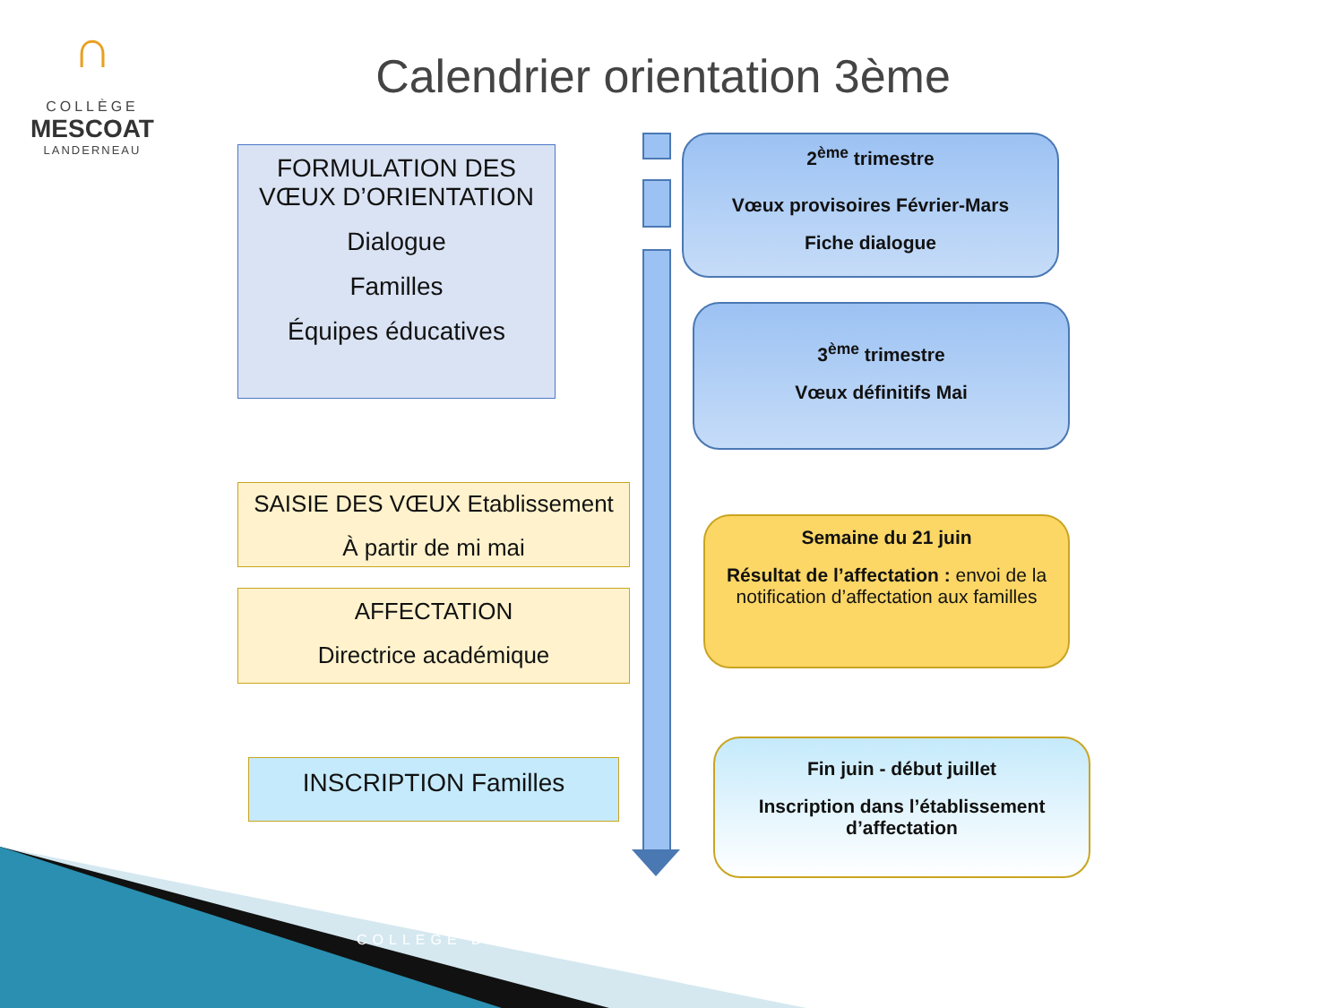∩
COLLÈGE
MESCOAT
LANDERNEAU
Calendrier orientation 3ème
FORMULATION DES VŒUX D’ORIENTATION
Dialogue
Familles
Équipes éducatives
SAISIE DES VŒUX Etablissement
À partir de mi mai
AFFECTATION
Directrice académique
INSCRIPTION Familles
2<sup>ème</sup> trimestre
Vœux provisoires Février-Mars
Fiche dialogue
3<sup>ème</sup> trimestre
Vœux définitifs Mai
Semaine du 21 juin
Résultat de l’affectation : envoi de la notification d’affectation aux familles
Fin juin - début juillet
Inscription dans l’établissement d’affectation
COLLEGE D...